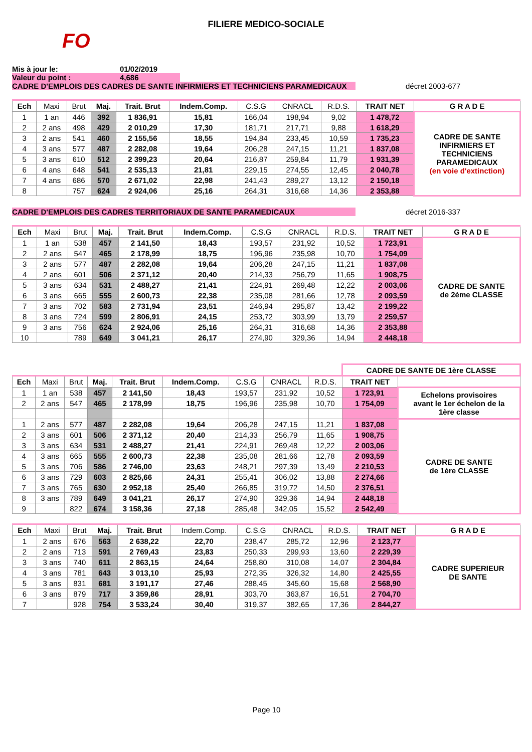FILIERE MEDICO-SOCIALE
FO
Mis à jour le: 01/02/2019
Valeur du point : 4,686
CADRE D'EMPLOIS DES CADRES DE SANTE INFIRMIERS ET TECHNICIENS PARAMEDICAUX décret 2003-677
| Ech | Maxi | Brut | Maj. | Trait. Brut | Indem.Comp. | C.S.G | CNRACL | R.D.S. | TRAIT NET | G R A D E |
| --- | --- | --- | --- | --- | --- | --- | --- | --- | --- | --- |
| 1 | 1 an | 446 | 392 | 1 836,91 | 15,81 | 166,04 | 198,94 | 9,02 | 1 478,72 | CADRE DE SANTE INFIRMIERS ET TECHNICIENS PARAMEDICAUX (en voie d'extinction) |
| 2 | 2 ans | 498 | 429 | 2 010,29 | 17,30 | 181,71 | 217,71 | 9,88 | 1 618,29 | |
| 3 | 2 ans | 541 | 460 | 2 155,56 | 18,55 | 194,84 | 233,45 | 10,59 | 1 735,23 | |
| 4 | 3 ans | 577 | 487 | 2 282,08 | 19,64 | 206,28 | 247,15 | 11,21 | 1 837,08 | |
| 5 | 3 ans | 610 | 512 | 2 399,23 | 20,64 | 216,87 | 259,84 | 11,79 | 1 931,39 | |
| 6 | 4 ans | 648 | 541 | 2 535,13 | 21,81 | 229,15 | 274,55 | 12,45 | 2 040,78 | |
| 7 | 4 ans | 686 | 570 | 2 671,02 | 22,98 | 241,43 | 289,27 | 13,12 | 2 150,18 | |
| 8 | | 757 | 624 | 2 924,06 | 25,16 | 264,31 | 316,68 | 14,36 | 2 353,88 | |
CADRE D'EMPLOIS DES CADRES TERRITORIAUX DE SANTE PARAMEDICAUX décret 2016-337
| Ech | Maxi | Brut | Maj. | Trait. Brut | Indem.Comp. | C.S.G | CNRACL | R.D.S. | TRAIT NET | G R A D E |
| --- | --- | --- | --- | --- | --- | --- | --- | --- | --- | --- |
| 1 | 1 an | 538 | 457 | 2 141,50 | 18,43 | 193,57 | 231,92 | 10,52 | 1 723,91 | CADRE DE SANTE de 2ème CLASSE |
| 2 | 2 ans | 547 | 465 | 2 178,99 | 18,75 | 196,96 | 235,98 | 10,70 | 1 754,09 | |
| 3 | 2 ans | 577 | 487 | 2 282,08 | 19,64 | 206,28 | 247,15 | 11,21 | 1 837,08 | |
| 4 | 2 ans | 601 | 506 | 2 371,12 | 20,40 | 214,33 | 256,79 | 11,65 | 1 908,75 | |
| 5 | 3 ans | 634 | 531 | 2 488,27 | 21,41 | 224,91 | 269,48 | 12,22 | 2 003,06 | |
| 6 | 3 ans | 665 | 555 | 2 600,73 | 22,38 | 235,08 | 281,66 | 12,78 | 2 093,59 | |
| 7 | 3 ans | 702 | 583 | 2 731,94 | 23,51 | 246,94 | 295,87 | 13,42 | 2 199,22 | |
| 8 | 3 ans | 724 | 599 | 2 806,91 | 24,15 | 253,72 | 303,99 | 13,79 | 2 259,57 | |
| 9 | 3 ans | 756 | 624 | 2 924,06 | 25,16 | 264,31 | 316,68 | 14,36 | 2 353,88 | |
| 10 | | 789 | 649 | 3 041,21 | 26,17 | 274,90 | 329,36 | 14,94 | 2 448,18 | |
| | | | | | | | | | CADRE DE SANTE DE 1ère CLASSE | |
| Ech | Maxi | Brut | Maj. | Trait. Brut | Indem.Comp. | C.S.G | CNRACL | R.D.S. | TRAIT NET | |
| 1 | 1 an | 538 | 457 | 2 141,50 | 18,43 | 193,57 | 231,92 | 10,52 | 1 723,91 | Echelons provisoires avant le 1er échelon de la 1ère classe |
| 2 | 2 ans | 547 | 465 | 2 178,99 | 18,75 | 196,96 | 235,98 | 10,70 | 1 754,09 | |
| 1 | 2 ans | 577 | 487 | 2 282,08 | 19,64 | 206,28 | 247,15 | 11,21 | 1 837,08 | CADRE DE SANTE de 1ère CLASSE |
| 2 | 3 ans | 601 | 506 | 2 371,12 | 20,40 | 214,33 | 256,79 | 11,65 | 1 908,75 | |
| 3 | 3 ans | 634 | 531 | 2 488,27 | 21,41 | 224,91 | 269,48 | 12,22 | 2 003,06 | |
| 4 | 3 ans | 665 | 555 | 2 600,73 | 22,38 | 235,08 | 281,66 | 12,78 | 2 093,59 | |
| 5 | 3 ans | 706 | 586 | 2 746,00 | 23,63 | 248,21 | 297,39 | 13,49 | 2 210,53 | |
| 6 | 3 ans | 729 | 603 | 2 825,66 | 24,31 | 255,41 | 306,02 | 13,88 | 2 274,66 | |
| 7 | 3 ans | 765 | 630 | 2 952,18 | 25,40 | 266,85 | 319,72 | 14,50 | 2 376,51 | |
| 8 | 3 ans | 789 | 649 | 3 041,21 | 26,17 | 274,90 | 329,36 | 14,94 | 2 448,18 | |
| 9 | | 822 | 674 | 3 158,36 | 27,18 | 285,48 | 342,05 | 15,52 | 2 542,49 | |
| Ech | Maxi | Brut | Maj. | Trait. Brut | Indem.Comp. | C.S.G | CNRACL | R.D.S. | TRAIT NET | G R A D E |
| --- | --- | --- | --- | --- | --- | --- | --- | --- | --- | --- |
| 1 | 2 ans | 676 | 563 | 2 638,22 | 22,70 | 238,47 | 285,72 | 12,96 | 2 123,77 | CADRE SUPERIEUR DE SANTE |
| 2 | 2 ans | 713 | 591 | 2 769,43 | 23,83 | 250,33 | 299,93 | 13,60 | 2 229,39 | |
| 3 | 3 ans | 740 | 611 | 2 863,15 | 24,64 | 258,80 | 310,08 | 14,07 | 2 304,84 | |
| 4 | 3 ans | 781 | 643 | 3 013,10 | 25,93 | 272,35 | 326,32 | 14,80 | 2 425,55 | |
| 5 | 3 ans | 831 | 681 | 3 191,17 | 27,46 | 288,45 | 345,60 | 15,68 | 2 568,90 | |
| 6 | 3 ans | 879 | 717 | 3 359,86 | 28,91 | 303,70 | 363,87 | 16,51 | 2 704,70 | |
| 7 | | 928 | 754 | 3 533,24 | 30,40 | 319,37 | 382,65 | 17,36 | 2 844,27 | |
Page 10